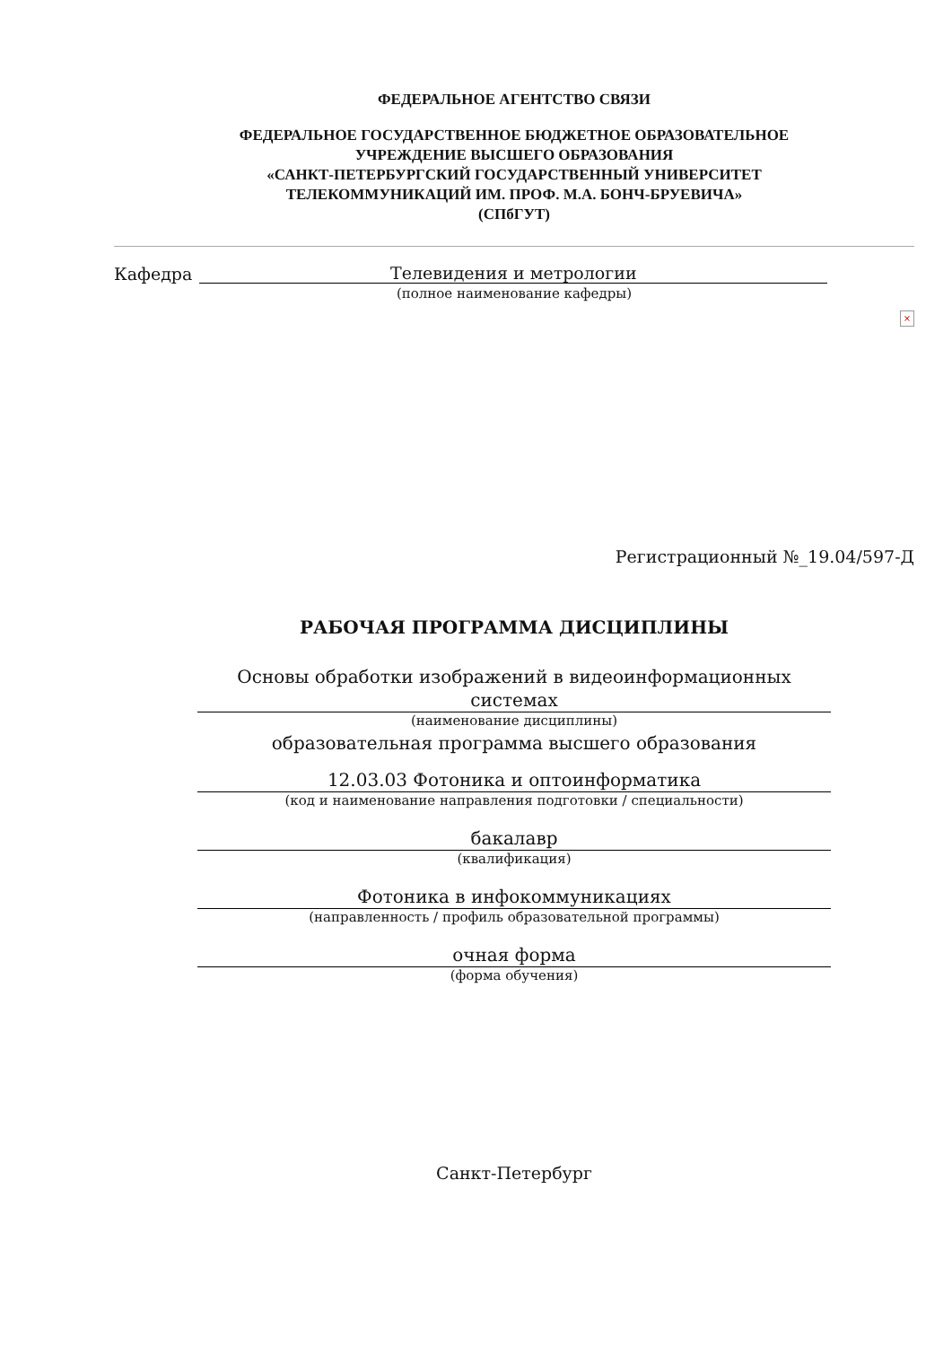ФЕДЕРАЛЬНОЕ АГЕНТСТВО СВЯЗИ
ФЕДЕРАЛЬНОЕ ГОСУДАРСТВЕННОЕ БЮДЖЕТНОЕ ОБРАЗОВАТЕЛЬНОЕ
УЧРЕЖДЕНИЕ ВЫСШЕГО ОБРАЗОВАНИЯ
«САНКТ-ПЕТЕРБУРГСКИЙ ГОСУДАРСТВЕННЫЙ УНИВЕРСИТЕТ
ТЕЛЕКОММУНИКАЦИЙ ИМ. ПРОФ. М.А. БОНЧ-БРУЕВИЧА»
(СПбГУТ)
Кафедра Телевидения и метрологии
(полное наименование кафедры)
×
Регистрационный №_19.04/597-Д
РАБОЧАЯ ПРОГРАММА ДИСЦИПЛИНЫ
Основы обработки изображений в видеоинформационных системах
(наименование дисциплины)
образовательная программа высшего образования
12.03.03 Фотоника и оптоинформатика
(код и наименование направления подготовки / специальности)
бакалавр
(квалификация)
Фотоника в инфокоммуникациях
(направленность / профиль образовательной программы)
очная форма
(форма обучения)
Санкт-Петербург